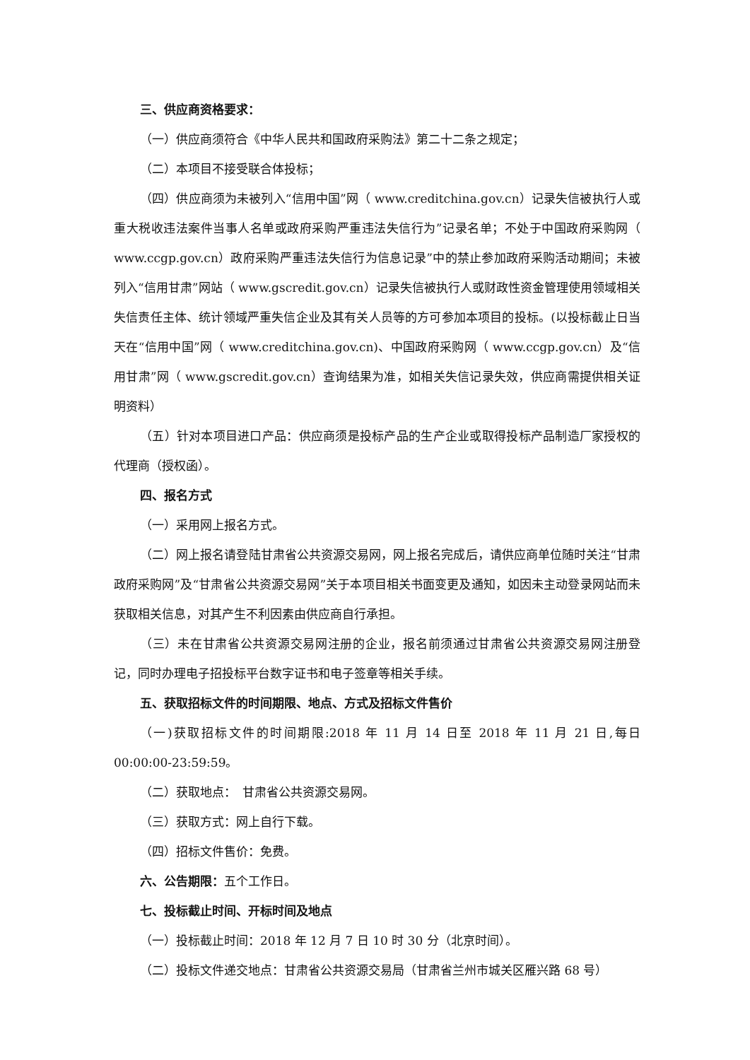三、供应商资格要求：
（一）供应商须符合《中华人民共和国政府采购法》第二十二条之规定；
（二）本项目不接受联合体投标；
（四）供应商须为未被列入“信用中国”网（ www.creditchina.gov.cn）记录失信被执行人或重大税收违法案件当事人名单或政府采购严重违法失信行为”记录名单；不处于中国政府采购网（ www.ccgp.gov.cn）政府采购严重违法失信行为信息记录”中的禁止参加政府采购活动期间；未被列入“信用甘肃”网站（ www.gscredit.gov.cn）记录失信被执行人或财政性资金管理使用领域相关失信责任主体、统计领域严重失信企业及其有关人员等的方可参加本项目的投标。(以投标截止日当天在“信用中国”网（ www.creditchina.gov.cn)、中国政府采购网（ www.ccgp.gov.cn）及“信用甘肃”网（ www.gscredit.gov.cn）查询结果为准，如相关失信记录失效，供应商需提供相关证明资料）
（五）针对本项目进口产品：供应商须是投标产品的生产企业或取得投标产品制造厂家授权的代理商（授权函）。
四、报名方式
（一）采用网上报名方式。
（二）网上报名请登陆甘肃省公共资源交易网，网上报名完成后，请供应商单位随时关注“甘肃政府采购网”及“甘肃省公共资源交易网”关于本项目相关书面变更及通知，如因未主动登录网站而未获取相关信息，对其产生不利因素由供应商自行承担。
（三）未在甘肃省公共资源交易网注册的企业，报名前须通过甘肃省公共资源交易网注册登记，同时办理电子招投标平台数字证书和电子签章等相关手续。
五、获取招标文件的时间期限、地点、方式及招标文件售价
（一)获取招标文件的时间期限:2018 年 11 月 14 日至 2018 年 11 月 21 日,每日 00:00:00-23:59:59。
（二）获取地点：　甘肃省公共资源交易网。
（三）获取方式：网上自行下载。
（四）招标文件售价：免费。
六、公告期限：五个工作日。
七、投标截止时间、开标时间及地点
（一）投标截止时间：2018 年 12 月 7 日 10 时 30 分（北京时间）。
（二）投标文件递交地点：甘肃省公共资源交易局（甘肃省兰州市城关区雁兴路 68 号）